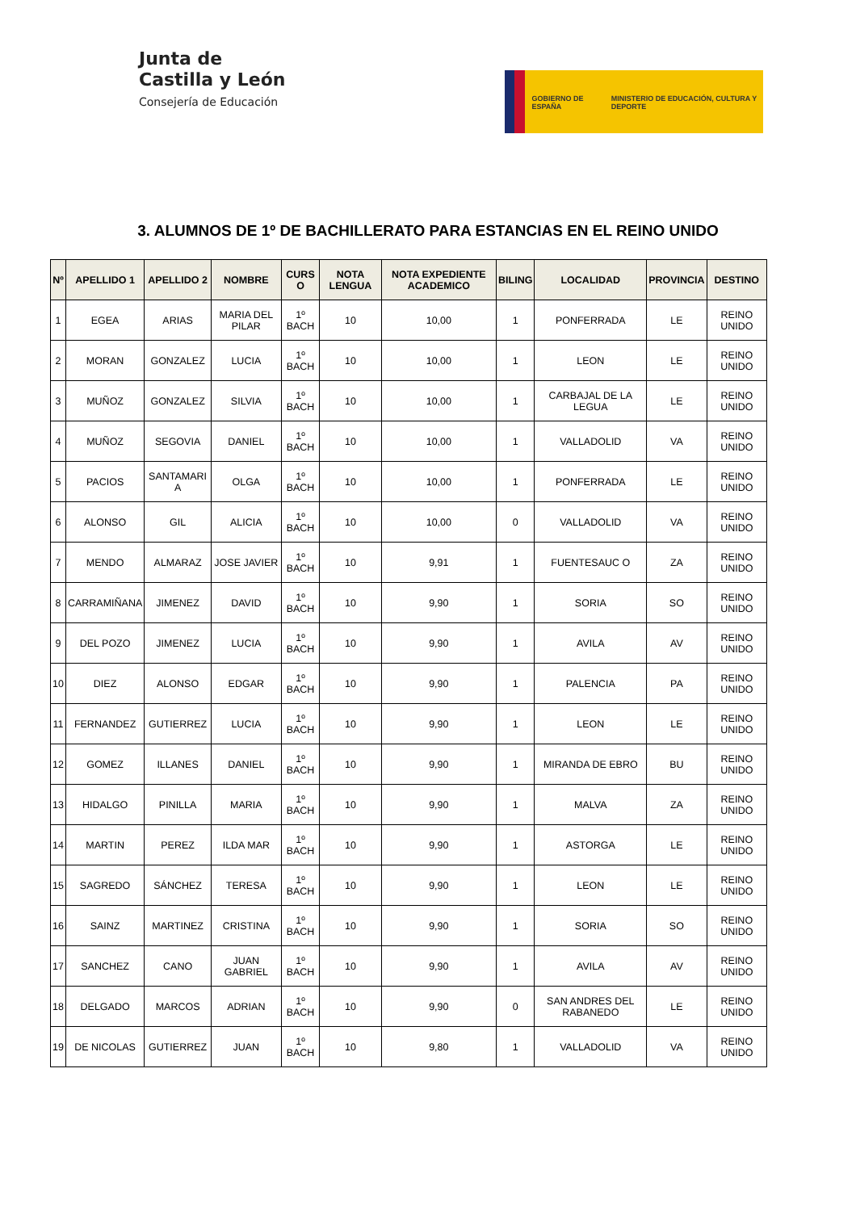Junta de
Castilla y León
Consejería de Educación
GOBIERNO DE ESPAÑA MINISTERIO DE EDUCACIÓN, CULTURA Y DEPORTE
3. ALUMNOS DE 1º DE BACHILLERATO PARA ESTANCIAS EN EL REINO UNIDO
| Nº | APELLIDO 1 | APELLIDO 2 | NOMBRE | CURS O | NOTA LENGUA | NOTA EXPEDIENTE ACADEMICO | BILING | LOCALIDAD | PROVINCIA | DESTINO |
| --- | --- | --- | --- | --- | --- | --- | --- | --- | --- | --- |
| 1 | EGEA | ARIAS | MARIA DEL PILAR | 1º BACH | 10 | 10,00 | 1 | PONFERRADA | LE | REINO UNIDO |
| 2 | MORAN | GONZALEZ | LUCIA | 1º BACH | 10 | 10,00 | 1 | LEON | LE | REINO UNIDO |
| 3 | MUÑOZ | GONZALEZ | SILVIA | 1º BACH | 10 | 10,00 | 1 | CARBAJAL DE LA LEGUA | LE | REINO UNIDO |
| 4 | MUÑOZ | SEGOVIA | DANIEL | 1º BACH | 10 | 10,00 | 1 | VALLADOLID | VA | REINO UNIDO |
| 5 | PACIOS | SANTAMARI A | OLGA | 1º BACH | 10 | 10,00 | 1 | PONFERRADA | LE | REINO UNIDO |
| 6 | ALONSO | GIL | ALICIA | 1º BACH | 10 | 10,00 | 0 | VALLADOLID | VA | REINO UNIDO |
| 7 | MENDO | ALMARAZ | JOSE JAVIER | 1º BACH | 10 | 9,91 | 1 | FUENTESAUC O | ZA | REINO UNIDO |
| 8 | CARRAMIÑANA | JIMENEZ | DAVID | 1º BACH | 10 | 9,90 | 1 | SORIA | SO | REINO UNIDO |
| 9 | DEL POZO | JIMENEZ | LUCIA | 1º BACH | 10 | 9,90 | 1 | AVILA | AV | REINO UNIDO |
| 10 | DIEZ | ALONSO | EDGAR | 1º BACH | 10 | 9,90 | 1 | PALENCIA | PA | REINO UNIDO |
| 11 | FERNANDEZ | GUTIERREZ | LUCIA | 1º BACH | 10 | 9,90 | 1 | LEON | LE | REINO UNIDO |
| 12 | GOMEZ | ILLANES | DANIEL | 1º BACH | 10 | 9,90 | 1 | MIRANDA DE EBRO | BU | REINO UNIDO |
| 13 | HIDALGO | PINILLA | MARIA | 1º BACH | 10 | 9,90 | 1 | MALVA | ZA | REINO UNIDO |
| 14 | MARTIN | PEREZ | ILDA MAR | 1º BACH | 10 | 9,90 | 1 | ASTORGA | LE | REINO UNIDO |
| 15 | SAGREDO | SÁNCHEZ | TERESA | 1º BACH | 10 | 9,90 | 1 | LEON | LE | REINO UNIDO |
| 16 | SAINZ | MARTINEZ | CRISTINA | 1º BACH | 10 | 9,90 | 1 | SORIA | SO | REINO UNIDO |
| 17 | SANCHEZ | CANO | JUAN GABRIEL | 1º BACH | 10 | 9,90 | 1 | AVILA | AV | REINO UNIDO |
| 18 | DELGADO | MARCOS | ADRIAN | 1º BACH | 10 | 9,90 | 0 | SAN ANDRES DEL RABANEDO | LE | REINO UNIDO |
| 19 | DE NICOLAS | GUTIERREZ | JUAN | 1º BACH | 10 | 9,80 | 1 | VALLADOLID | VA | REINO UNIDO |